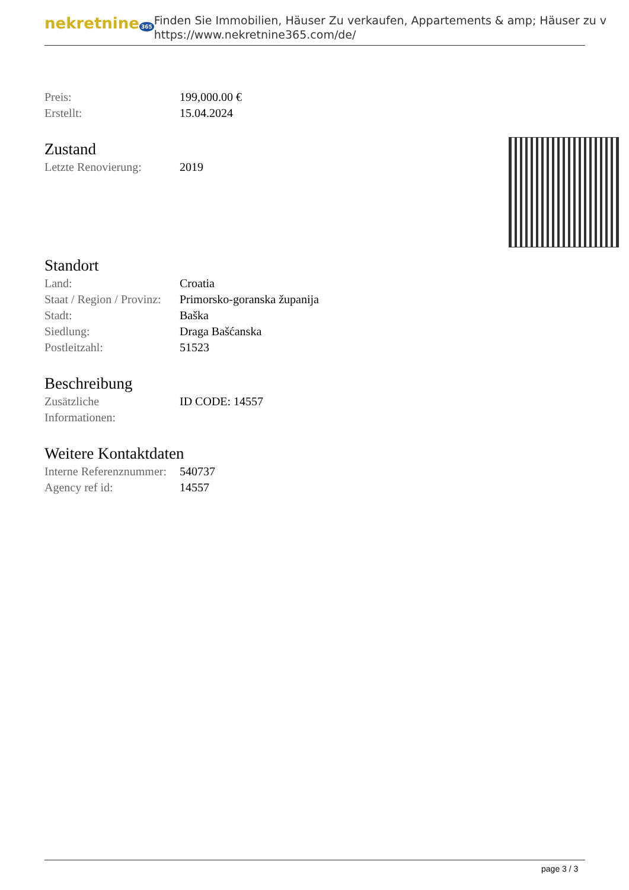nekretnine 365
Finden Sie Immobilien, Häuser Zu verkaufen, Appartements & amp; Häuser zu v
https://www.nekretnine365.com/de/
| Preis: | 199,000.00 € |
| Erstellt: | 15.04.2024 |
Zustand
| Letzte Renovierung: | 2019 |
Standort
| Land: | Croatia |
| Staat / Region / Provinz: | Primorsko-goranska županija |
| Stadt: | Baška |
| Siedlung: | Draga Bašćanska |
| Postleitzahl: | 51523 |
Beschreibung
| Zusätzliche Informationen: | ID CODE: 14557 |
Weitere Kontaktdaten
| Interne Referenznummer: | 540737 |
| Agency ref id: | 14557 |
page 3 / 3